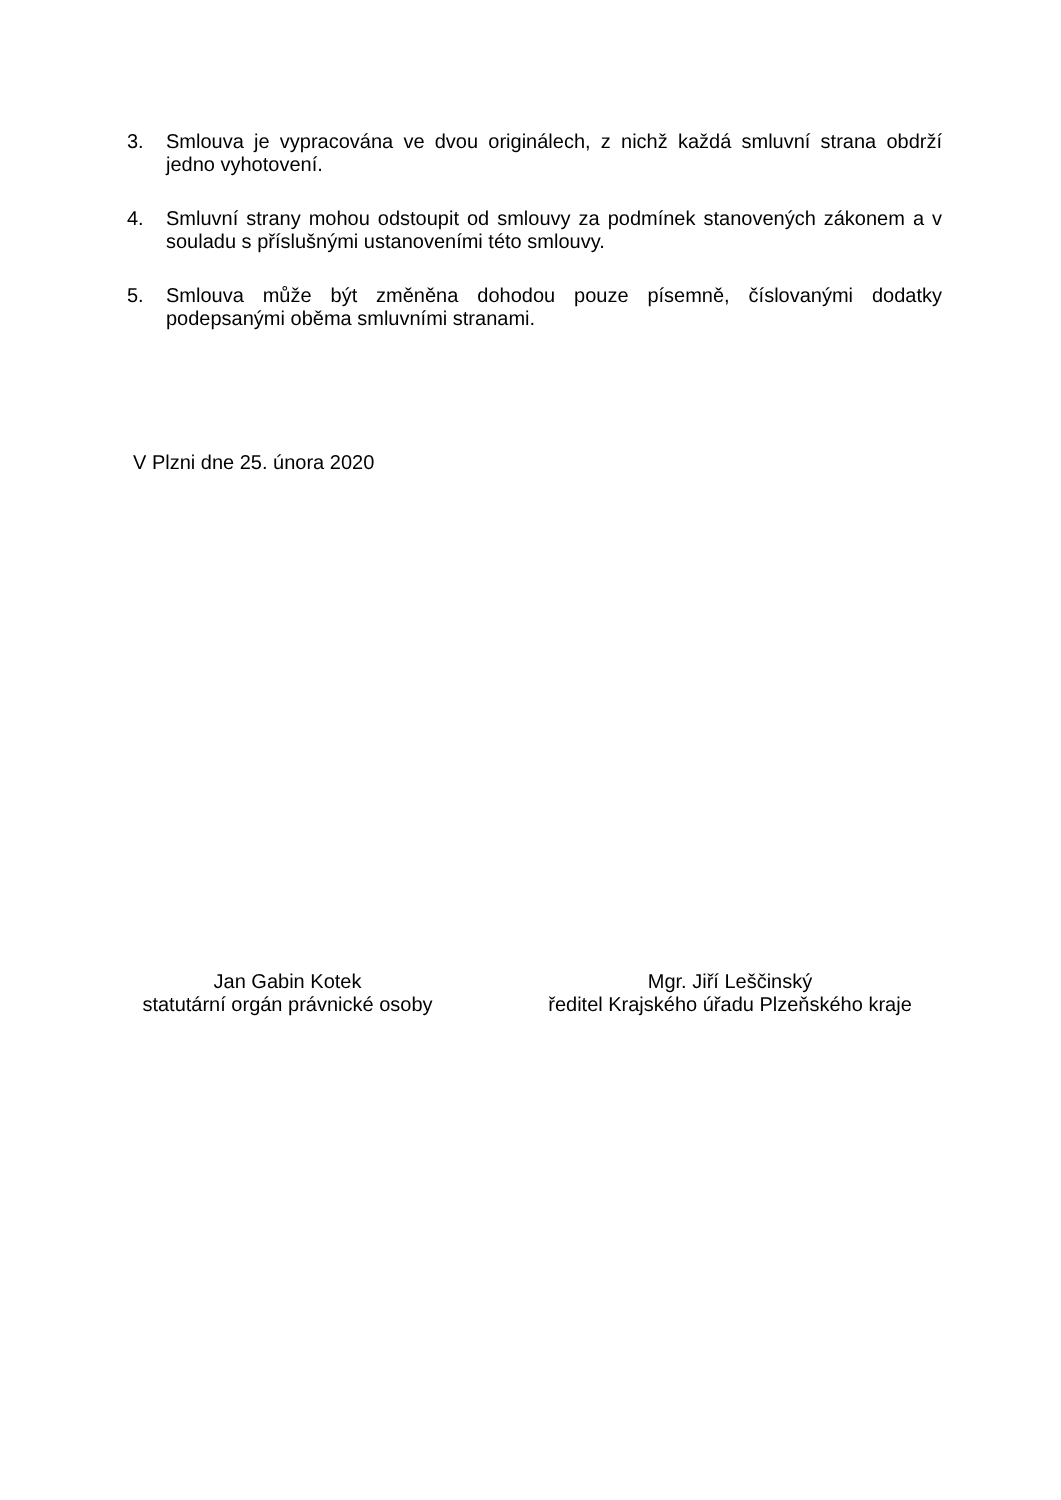3. Smlouva je vypracována ve dvou originálech, z nichž každá smluvní strana obdrží jedno vyhotovení.
4. Smluvní strany mohou odstoupit od smlouvy za podmínek stanovených zákonem a v souladu s příslušnými ustanoveními této smlouvy.
5. Smlouva může být změněna dohodou pouze písemně, číslovanými dodatky podepsanými oběma smluvními stranami.
V Plzni dne 25. února 2020
Jan Gabin Kotek
statutární orgán právnické osoby
Mgr. Jiří Leščinský
ředitel Krajského úřadu Plzeňského kraje